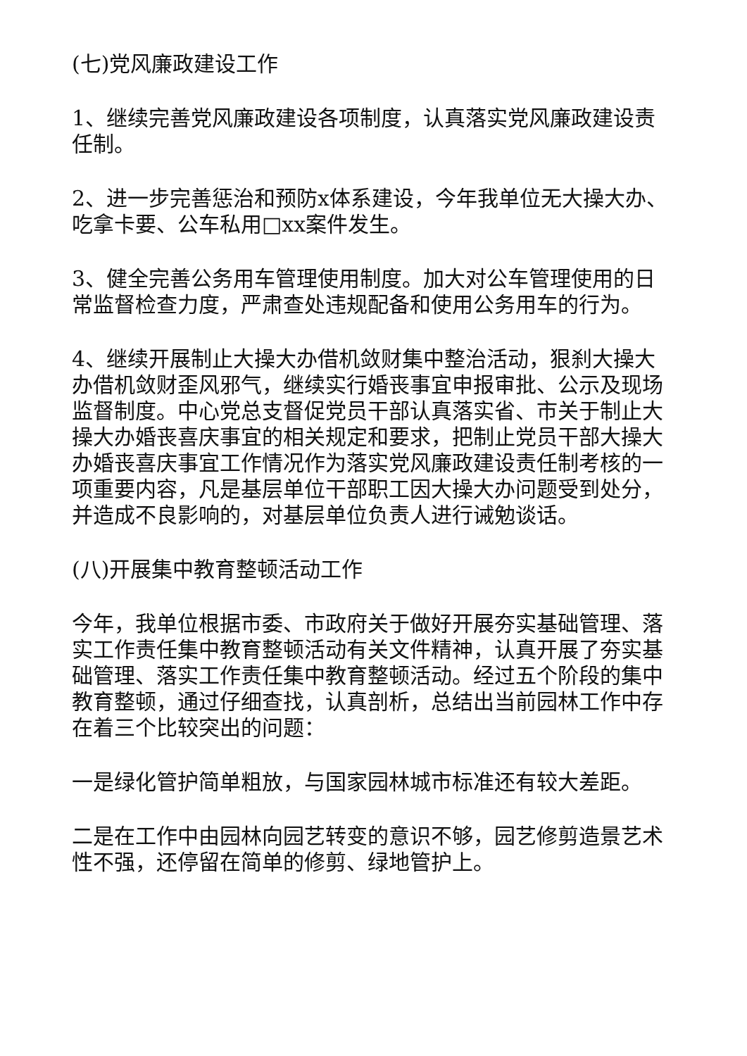(七)党风廉政建设工作
1、继续完善党风廉政建设各项制度，认真落实党风廉政建设责任制。
2、进一步完善惩治和预防x体系建设，今年我单位无大操大办、吃拿卡要、公车私用□xx案件发生。
3、健全完善公务用车管理使用制度。加大对公车管理使用的日常监督检查力度，严肃查处违规配备和使用公务用车的行为。
4、继续开展制止大操大办借机敛财集中整治活动，狠刹大操大办借机敛财歪风邪气，继续实行婚丧事宜申报审批、公示及现场监督制度。中心党总支督促党员干部认真落实省、市关于制止大操大办婚丧喜庆事宜的相关规定和要求，把制止党员干部大操大办婚丧喜庆事宜工作情况作为落实党风廉政建设责任制考核的一项重要内容，凡是基层单位干部职工因大操大办问题受到处分，并造成不良影响的，对基层单位负责人进行诫勉谈话。
(八)开展集中教育整顿活动工作
今年，我单位根据市委、市政府关于做好开展夯实基础管理、落实工作责任集中教育整顿活动有关文件精神，认真开展了夯实基础管理、落实工作责任集中教育整顿活动。经过五个阶段的集中教育整顿，通过仔细查找，认真剖析，总结出当前园林工作中存在着三个比较突出的问题：
一是绿化管护简单粗放，与国家园林城市标准还有较大差距。
二是在工作中由园林向园艺转变的意识不够，园艺修剪造景艺术性不强，还停留在简单的修剪、绿地管护上。